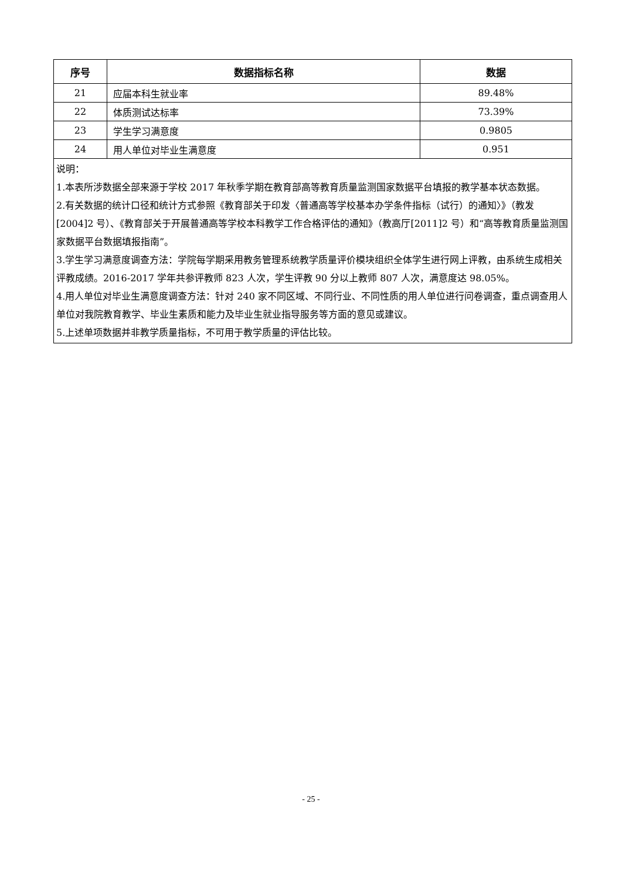| 序号 | 数据指标名称 | 数据 |
| --- | --- | --- |
| 21 | 应届本科生就业率 | 89.48% |
| 22 | 体质测试达标率 | 73.39% |
| 23 | 学生学习满意度 | 0.9805 |
| 24 | 用人单位对毕业生满意度 | 0.951 |
| 说明： 1.本表所涉数据全部来源于学校 2017 年秋季学期在教育部高等教育质量监测国家数据平台填报的教学基本状态数据。 2.有关数据的统计口径和统计方式参照《教育部关于印发〈普通高等学校基本办学条件指标（试行）的通知〉》（教发[2004]2 号）、《教育部关于开展普通高等学校本科教学工作合格评估的通知》（教高厅[2011]2 号）和“高等教育质量监测国家数据平台数据填报指南”。 3.学生学习满意度调查方法：学院每学期采用教务管理系统教学质量评价模块组织全体学生进行网上评教，由系统生成相关评教成绩。2016-2017 学年共参评教师 823 人次，学生评教 90 分以上教师 807 人次，满意度达 98.05%。 4.用人单位对毕业生满意度调查方法：针对 240 家不同区域、不同行业、不同性质的用人单位进行问卷调查，重点调查用人单位对我院教育教学、毕业生素质和能力及毕业生就业指导服务等方面的意见或建议。 5.上述单项数据并非教学质量指标，不可用于教学质量的评估比较。 | | |
- 25 -